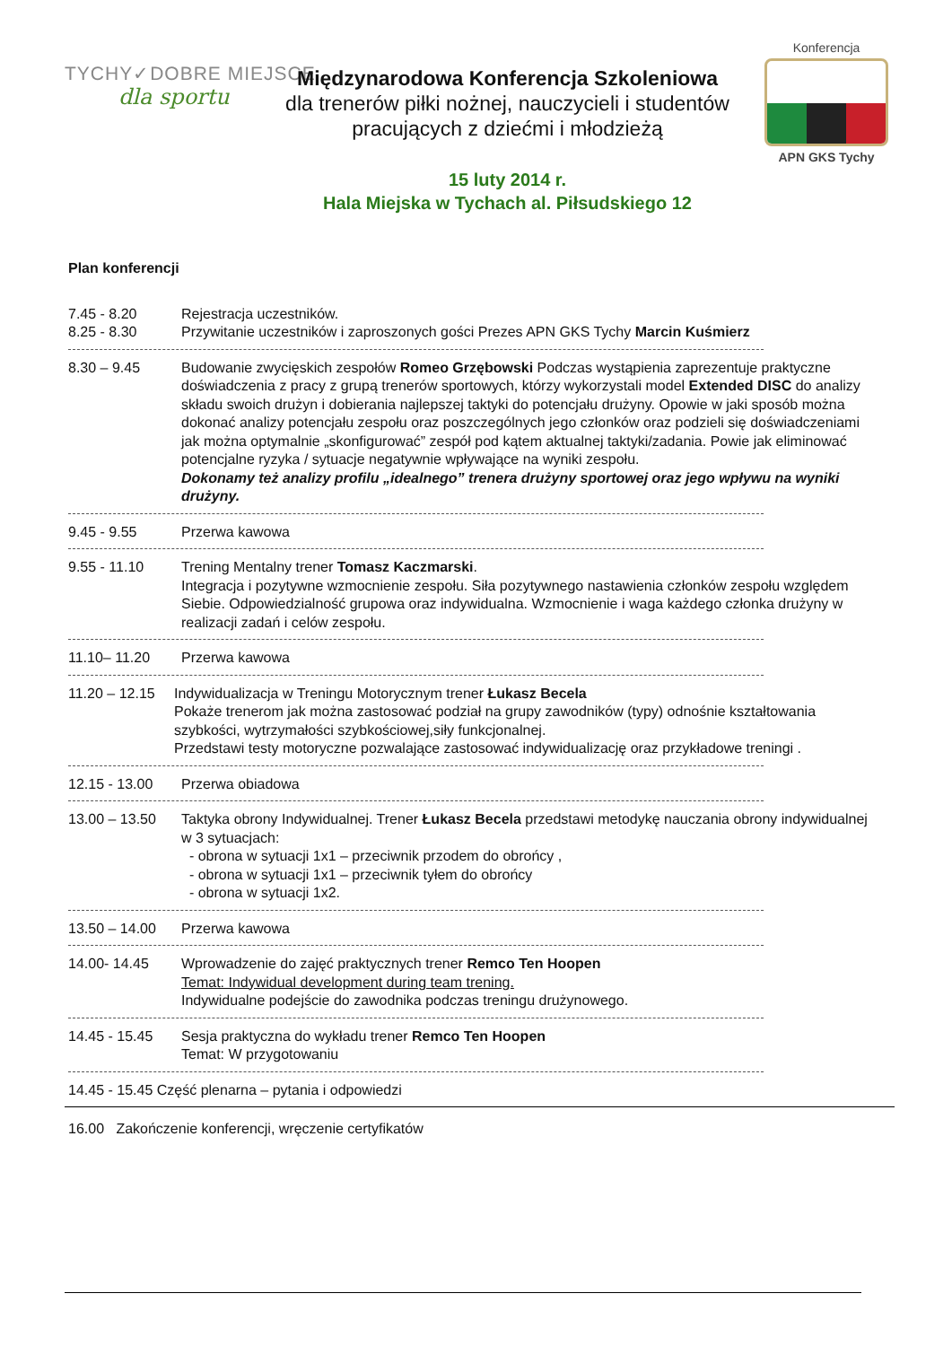TYCHY✓DOBRE MIEJSCE
dla sportu
Konferencja
APN GKS Tychy
Międzynarodowa Konferencja Szkoleniowa
dla trenerów piłki nożnej, nauczycieli i studentów
pracujących z dziećmi i młodzieżą
15 luty 2014 r.
Hala Miejska w Tychach al. Piłsudskiego 12
Plan konferencji
7.45 - 8.20 Rejestracja uczestników.
8.25 - 8.30 Przywitanie uczestników i zaproszonych gości Prezes APN GKS Tychy Marcin Kuśmierz
8.30 – 9.45 Budowanie zwycięskich zespołów Romeo Grzębowski Podczas wystąpienia zaprezentuje praktyczne doświadczenia z pracy z grupą trenerów sportowych, którzy wykorzystali model Extended DISC do analizy składu swoich drużyn i dobierania najlepszej taktyki do potencjału drużyny. Opowie w jaki sposób można dokonać analizy potencjału zespołu oraz poszczególnych jego członków oraz podzieli się doświadczeniami jak można optymalnie „skonfigurować” zespół pod kątem aktualnej taktyki/zadania. Powie jak eliminować potencjalne ryzyka / sytuacje negatywnie wpływające na wyniki zespołu.
Dokonamy też analizy profilu „idealnego” trenera drużyny sportowej oraz jego wpływu na wyniki drużyny.
9.45 - 9.55 Przerwa kawowa
9.55 - 11.10 Trening Mentalny trener Tomasz Kaczmarski.
Integracja i pozytywne wzmocnienie zespołu. Siła pozytywnego nastawienia członków zespołu względem Siebie. Odpowiedzialność grupowa oraz indywidualna. Wzmocnienie i waga każdego członka drużyny w realizacji zadań i celów zespołu.
11.10– 11.20 Przerwa kawowa
11.20 – 12.15 Indywidualizacja w Treningu Motorycznym trener Łukasz Becela
Pokaże trenerom jak można zastosować podział na grupy zawodników (typy) odnośnie kształtowania szybkości, wytrzymałości szybkościowej,siły funkcjonalnej.
Przedstawi testy motoryczne pozwalające zastosować indywidualizację oraz przykładowe treningi .
12.15 - 13.00 Przerwa obiadowa
13.00 – 13.50 Taktyka obrony Indywidualnej. Trener Łukasz Becela przedstawi metodykę nauczania obrony indywidualnej w 3 sytuacjach:
- obrona w sytuacji 1x1 – przeciwnik przodem do obrońcy ,
- obrona w sytuacji 1x1 – przeciwnik tyłem do obrońcy
- obrona w sytuacji 1x2.
13.50 – 14.00 Przerwa kawowa
14.00- 14.45 Wprowadzenie do zajęć praktycznych trener Remco Ten Hoopen
Temat: Indywidual development during team trening.
Indywidualne podejście do zawodnika podczas treningu drużynowego.
14.45 - 15.45 Sesja praktyczna do wykładu trener Remco Ten Hoopen
Temat: W przygotowaniu
14.45 - 15.45 Część plenarna – pytania i odpowiedzi
16.00 Zakończenie konferencji, wręczenie certyfikatów